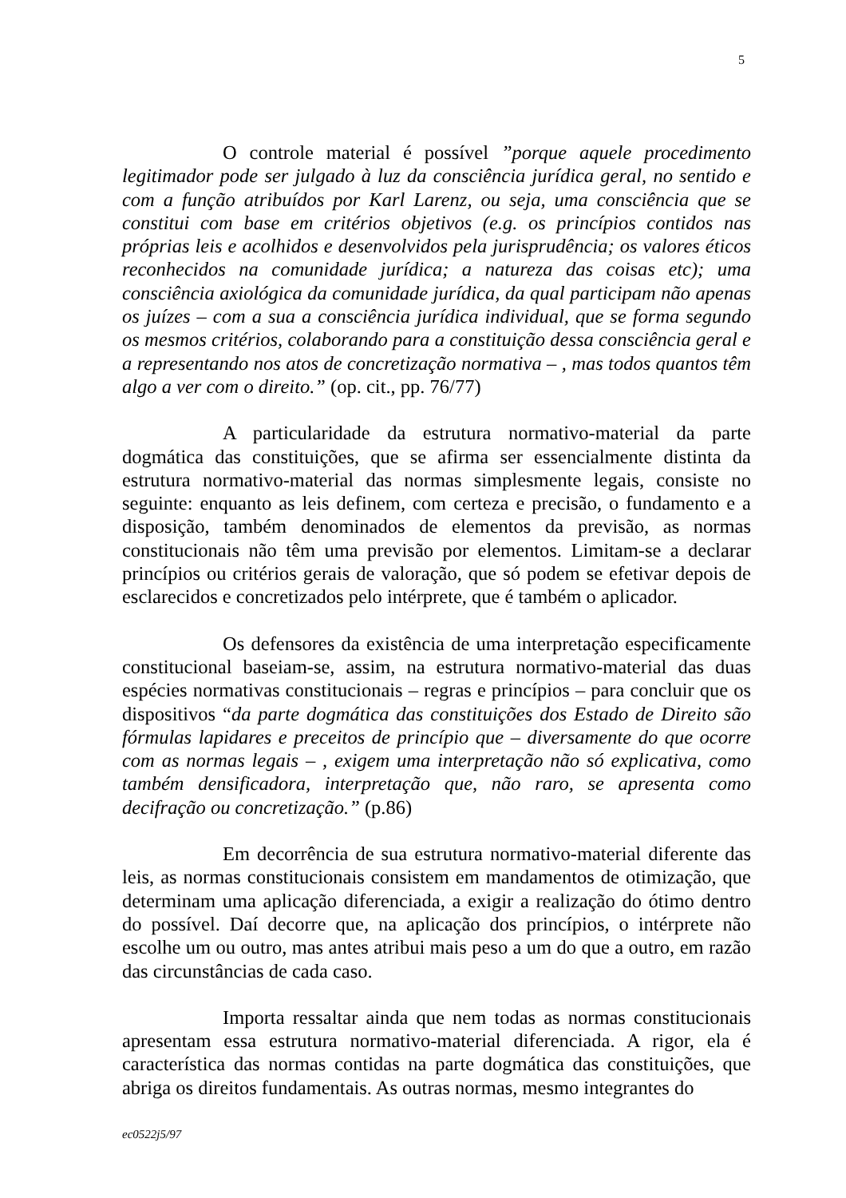5
O controle material é possível ”porque aquele procedimento legitimador pode ser julgado à luz da consciência jurídica geral, no sentido e com a função atribuídos por Karl Larenz, ou seja, uma consciência que se constitui com base em critérios objetivos (e.g. os princípios contidos nas próprias leis e acolhidos e desenvolvidos pela jurisprudência; os valores éticos reconhecidos na comunidade jurídica; a natureza das coisas etc); uma consciência axiológica da comunidade jurídica, da qual participam não apenas os juízes – com a sua a consciência jurídica individual, que se forma segundo os mesmos critérios, colaborando para a constituição dessa consciência geral e a representando nos atos de concretização normativa – , mas todos quantos têm algo a ver com o direito.” (op. cit., pp. 76/77)
A particularidade da estrutura normativo-material da parte dogmática das constituições, que se afirma ser essencialmente distinta da estrutura normativo-material das normas simplesmente legais, consiste no seguinte: enquanto as leis definem, com certeza e precisão, o fundamento e a disposição, também denominados de elementos da previsão, as normas constitucionais não têm uma previsão por elementos. Limitam-se a declarar princípios ou critérios gerais de valoração, que só podem se efetivar depois de esclarecidos e concretizados pelo intérprete, que é também o aplicador.
Os defensores da existência de uma interpretação especificamente constitucional baseiam-se, assim, na estrutura normativo-material das duas espécies normativas constitucionais – regras e princípios – para concluir que os dispositivos “da parte dogmática das constituições dos Estado de Direito são fórmulas lapidares e preceitos de princípio que – diversamente do que ocorre com as normas legais – , exigem uma interpretação não só explicativa, como também densificadora, interpretação que, não raro, se apresenta como decifração ou concretização.” (p.86)
Em decorrência de sua estrutura normativo-material diferente das leis, as normas constitucionais consistem em mandamentos de otimização, que determinam uma aplicação diferenciada, a exigir a realização do ótimo dentro do possível. Daí decorre que, na aplicação dos princípios, o intérprete não escolhe um ou outro, mas antes atribui mais peso a um do que a outro, em razão das circunstâncias de cada caso.
Importa ressaltar ainda que nem todas as normas constitucionais apresentam essa estrutura normativo-material diferenciada. A rigor, ela é característica das normas contidas na parte dogmática das constituições, que abriga os direitos fundamentais. As outras normas, mesmo integrantes do
ec0522j5/97